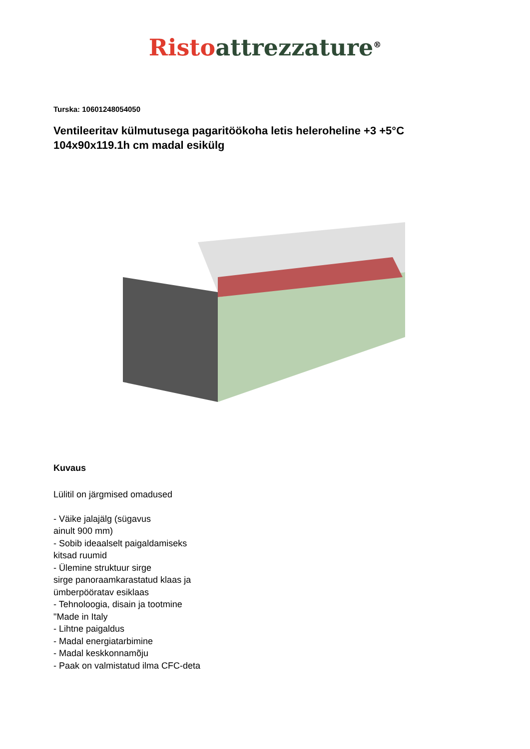Risto attrezzature<sup>®</sup>
Turska: 10601248054050
Ventileeritav külmutusega pagaritöökoha letis heleroheline +3 +5°C
104x90x119.1h cm madal esikülg
Kuvaus
Lülitil on järgmised omadused
- Väike jalajälg (sügavus
ainult 900 mm)
- Sobib ideaalselt paigaldamiseks
kitsad ruumid
- Ülemine struktuur sirge
sirge panoraamkarastatud klaas ja
ümberpööratav esiklaas
- Tehnoloogia, disain ja tootmine
"Made in Italy
- Lihtne paigaldus
- Madal energiatarbimine
- Madal keskkonnamõju
- Paak on valmistatud ilma CFC-deta